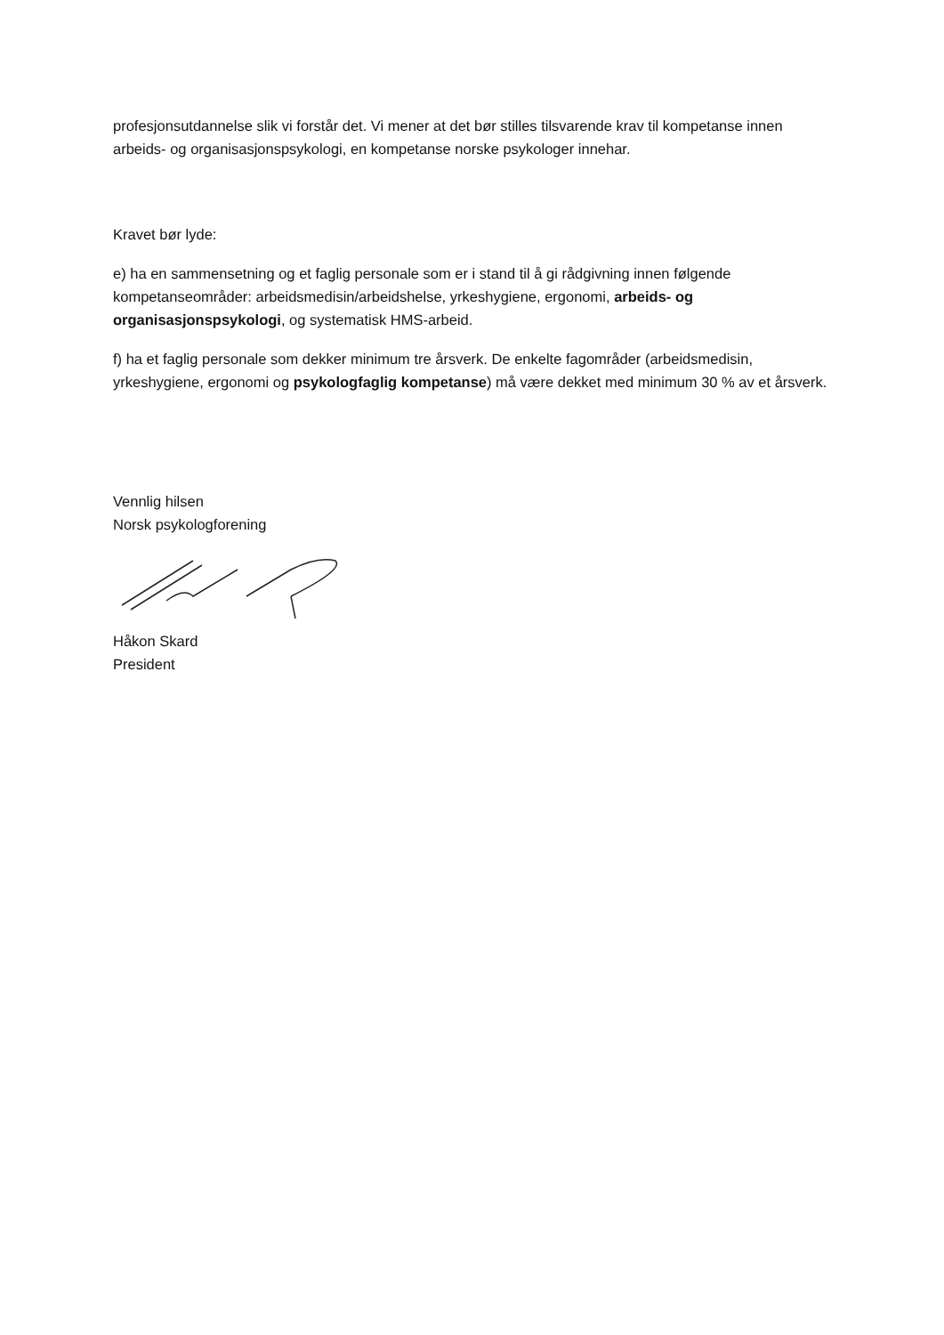profesjonsutdannelse slik vi forstår det. Vi mener at det bør stilles tilsvarende krav til kompetanse innen arbeids- og organisasjonspsykologi, en kompetanse norske psykologer innehar.
Kravet bør lyde:
e) ha en sammensetning og et faglig personale som er i stand til å gi rådgivning innen følgende kompetanseområder: arbeidsmedisin/arbeidshelse, yrkeshygiene, ergonomi, arbeids- og organisasjonspsykologi, og systematisk HMS-arbeid.
f) ha et faglig personale som dekker minimum tre årsverk. De enkelte fagområder (arbeidsmedisin, yrkeshygiene, ergonomi og psykologfaglig kompetanse) må være dekket med minimum 30 % av et årsverk.
Vennlig hilsen
Norsk psykologforening
Håkon Skard
President